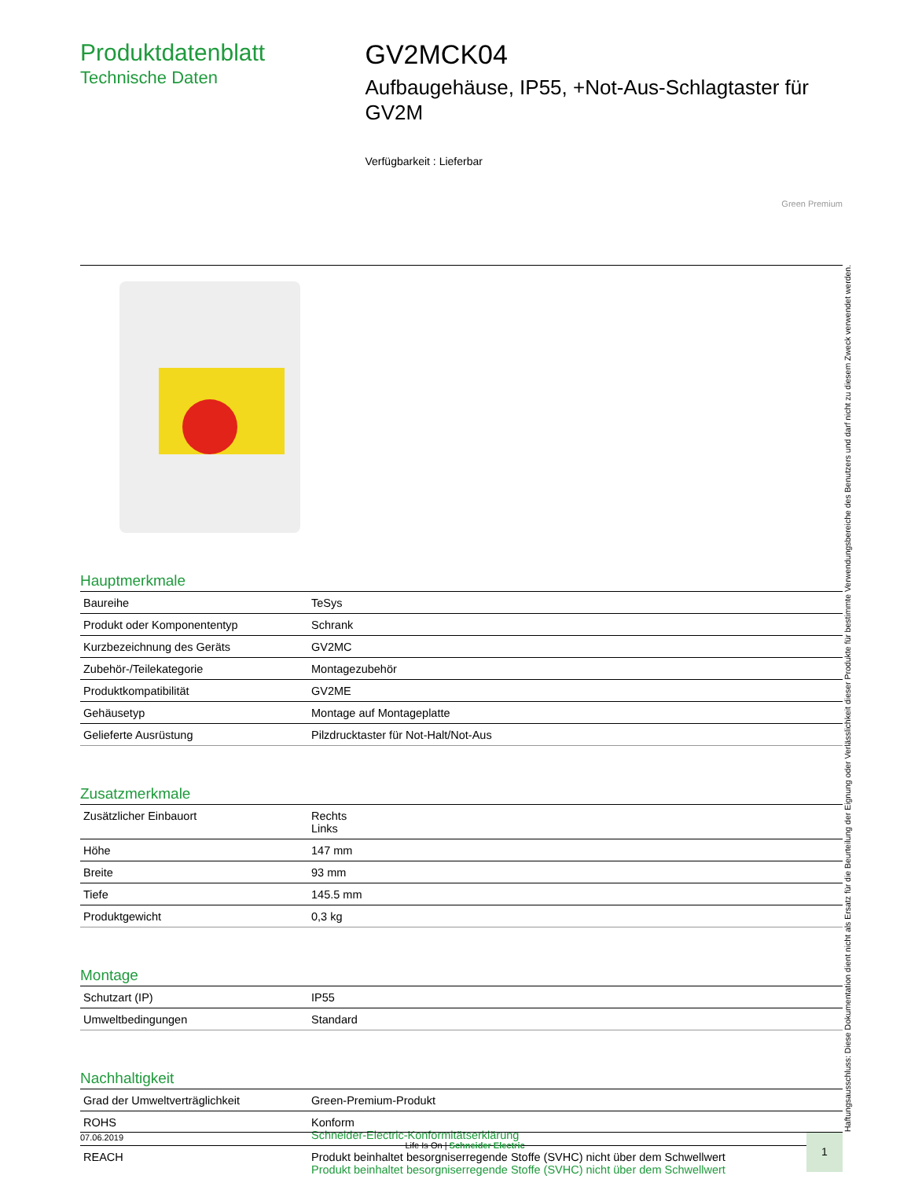Produktdatenblatt
Technische Daten
GV2MCK04
Aufbaugehäuse, IP55, +Not-Aus-Schlagtaster für GV2M
Verfügbarkeit : Lieferbar
Green Premium
Hauptmerkmale
| Baureihe | TeSys |
| Produkt oder Komponententyp | Schrank |
| Kurzbezeichnung des Geräts | GV2MC |
| Zubehör-/Teilekategorie | Montagezubehör |
| Produktkompatibilität | GV2ME |
| Gehäusetyp | Montage auf Montageplatte |
| Gelieferte Ausrüstung | Pilzdrucktaster für Not-Halt/Not-Aus |
Zusatzmerkmale
| Zusätzlicher Einbauort | Rechts Links |
| Höhe | 147 mm |
| Breite | 93 mm |
| Tiefe | 145.5 mm |
| Produktgewicht | 0,3 kg |
Montage
| Schutzart (IP) | IP55 |
| Umweltbedingungen | Standard |
Nachhaltigkeit
| Grad der Umweltverträglichkeit | Green-Premium-Produkt |
| ROHS | Konform Schneider-Electric-Konformitätserklärung |
| REACH | Produkt beinhaltet besorgniserregende Stoffe (SVHC) nicht über dem Schwellwert Produkt beinhaltet besorgniserregende Stoffe (SVHC) nicht über dem Schwellwert |
07.06.2019 Life Is On | Schneider Electric
1
Haftungsausschluss: Diese Dokumentation dient nicht als Ersatz für die Beurteilung der Eignung oder Verlässlichkeit dieser Produkte für bestimmte Verwendungsbereiche des Benutzers und darf nicht zu diesem Zweck verwendet werden.